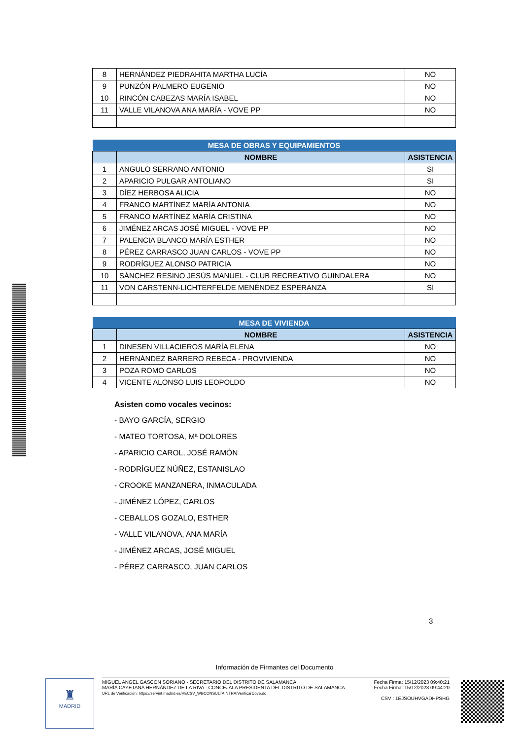| 8 | HERNÁNDEZ PIEDRAHITA MARTHA LUCÍA | NO |
| 9 | PUNZÓN PALMERO EUGENIO | NO |
| 10 | RINCÓN CABEZAS MARÍA ISABEL | NO |
| 11 | VALLE VILANOVA ANA MARÍA - VOVE PP | NO |
| MESA DE OBRAS Y EQUIPAMIENTOS | | |
| --- | --- | --- |
| | NOMBRE | ASISTENCIA |
| 1 | ANGULO SERRANO ANTONIO | SI |
| 2 | APARICIO PULGAR ANTOLIANO | SI |
| 3 | DÍEZ HERBOSA ALICIA | NO |
| 4 | FRANCO MARTÍNEZ MARÍA ANTONIA | NO |
| 5 | FRANCO MARTÍNEZ MARÍA CRISTINA | NO |
| 6 | JIMÉNEZ ARCAS JOSÉ MIGUEL - VOVE PP | NO |
| 7 | PALENCIA BLANCO MARÍA ESTHER | NO |
| 8 | PÉREZ CARRASCO JUAN CARLOS - VOVE PP | NO |
| 9 | RODRÍGUEZ ALONSO PATRICIA | NO |
| 10 | SÁNCHEZ RESINO JESÚS MANUEL - CLUB RECREATIVO GUINDALERA | NO |
| 11 | VON CARSTENN-LICHTERFELDE MENÉNDEZ ESPERANZA | SI |
| MESA DE VIVIENDA | | |
| --- | --- | --- |
| | NOMBRE | ASISTENCIA |
| 1 | DINESEN VILLACIEROS MARÍA ELENA | NO |
| 2 | HERNÁNDEZ BARRERO REBECA - PROVIVIENDA | NO |
| 3 | POZA ROMO CARLOS | NO |
| 4 | VICENTE ALONSO LUIS LEOPOLDO | NO |
Asisten como vocales vecinos:
- BAYO GARCÍA, SERGIO
- MATEO TORTOSA, Mª DOLORES
- APARICIO CAROL, JOSÉ RAMÓN
- RODRÍGUEZ NÚÑEZ, ESTANISLAO
- CROOKE MANZANERA, INMACULADA
- JIMÉNEZ LÓPEZ, CARLOS
- CEBALLOS GOZALO, ESTHER
- VALLE VILANOVA, ANA MARÍA
- JIMÉNEZ ARCAS, JOSÉ MIGUEL
- PÉREZ CARRASCO, JUAN CARLOS
3
Información de Firmantes del Documento
♜
MADRID
MIGUEL ANGEL GASCON SORIANO - SECRETARIO DEL DISTRITO DE SALAMANCA
MARÍA CAYETANA HERNÁNDEZ DE LA RIVA - CONCEJALA PRESIDENTA DEL DISTRITO DE SALAMANCA
URL de Verificación: https://servint.madrid.es/VECSV_WBCONSULTAINTRA/VerificarCove.do
Fecha Firma: 15/12/2023 09:40:21
Fecha Firma: 15/12/2023 09:44:20
CSV : 1EJSOUHVGADHPSHG